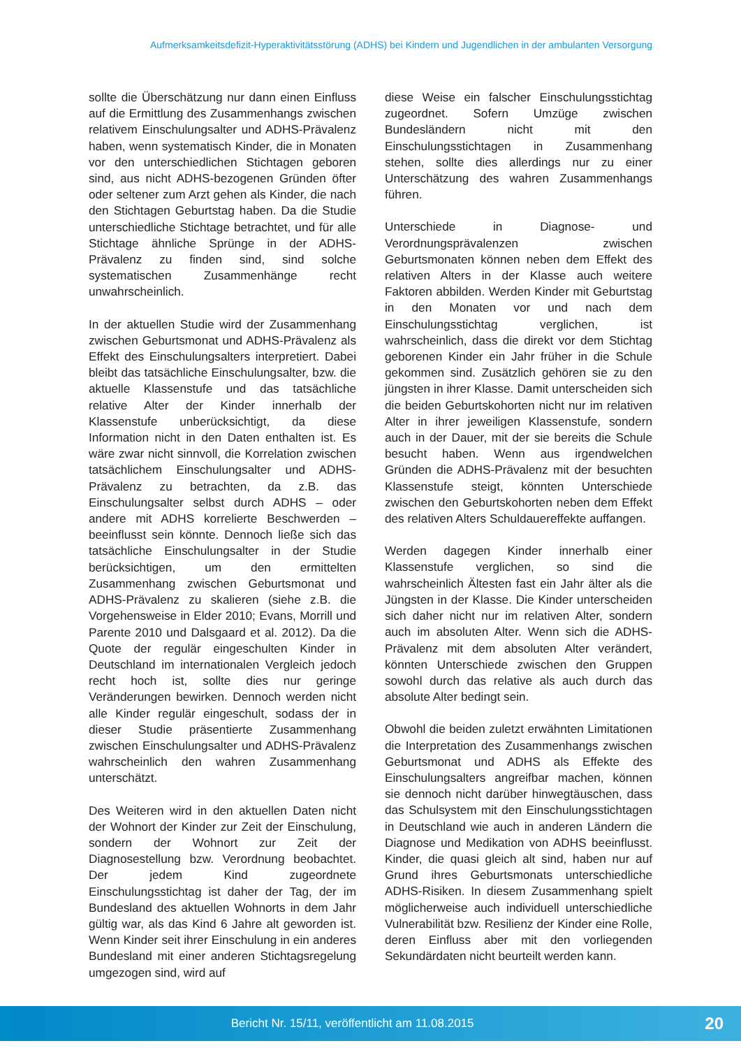Aufmerksamkeitsdefizit-Hyperaktivitätsstörung (ADHS) bei Kindern und Jugendlichen in der ambulanten Versorgung
sollte die Überschätzung nur dann einen Einfluss auf die Ermittlung des Zusammenhangs zwischen relativem Einschulungsalter und ADHS-Prävalenz haben, wenn systematisch Kinder, die in Monaten vor den unterschiedlichen Stichtagen geboren sind, aus nicht ADHS-bezogenen Gründen öfter oder seltener zum Arzt gehen als Kinder, die nach den Stichtagen Geburtstag haben. Da die Studie unterschiedliche Stichtage betrachtet, und für alle Stichtage ähnliche Sprünge in der ADHS-Prävalenz zu finden sind, sind solche systematischen Zusammenhänge recht unwahrscheinlich.
In der aktuellen Studie wird der Zusammenhang zwischen Geburtsmonat und ADHS-Prävalenz als Effekt des Einschulungsalters interpretiert. Dabei bleibt das tatsächliche Einschulungsalter, bzw. die aktuelle Klassenstufe und das tatsächliche relative Alter der Kinder innerhalb der Klassenstufe unberücksichtigt, da diese Information nicht in den Daten enthalten ist. Es wäre zwar nicht sinnvoll, die Korrelation zwischen tatsächlichem Einschulungsalter und ADHS-Prävalenz zu betrachten, da z.B. das Einschulungsalter selbst durch ADHS – oder andere mit ADHS korrelierte Beschwerden – beeinflusst sein könnte. Dennoch ließe sich das tatsächliche Einschulungsalter in der Studie berücksichtigen, um den ermittelten Zusammenhang zwischen Geburtsmonat und ADHS-Prävalenz zu skalieren (siehe z.B. die Vorgehensweise in Elder 2010; Evans, Morrill und Parente 2010 und Dalsgaard et al. 2012). Da die Quote der regulär eingeschulten Kinder in Deutschland im internationalen Vergleich jedoch recht hoch ist, sollte dies nur geringe Veränderungen bewirken. Dennoch werden nicht alle Kinder regulär eingeschult, sodass der in dieser Studie präsentierte Zusammenhang zwischen Einschulungsalter und ADHS-Prävalenz wahrscheinlich den wahren Zusammenhang unterschätzt.
Des Weiteren wird in den aktuellen Daten nicht der Wohnort der Kinder zur Zeit der Einschulung, sondern der Wohnort zur Zeit der Diagnosestellung bzw. Verordnung beobachtet. Der jedem Kind zugeordnete Einschulungsstichtag ist daher der Tag, der im Bundesland des aktuellen Wohnorts in dem Jahr gültig war, als das Kind 6 Jahre alt geworden ist. Wenn Kinder seit ihrer Einschulung in ein anderes Bundesland mit einer anderen Stichtagsregelung umgezogen sind, wird auf
diese Weise ein falscher Einschulungsstichtag zugeordnet. Sofern Umzüge zwischen Bundesländern nicht mit den Einschulungsstichtagen in Zusammenhang stehen, sollte dies allerdings nur zu einer Unterschätzung des wahren Zusammenhangs führen.
Unterschiede in Diagnose- und Verordnungsprävalenzen zwischen Geburtsmonaten können neben dem Effekt des relativen Alters in der Klasse auch weitere Faktoren abbilden. Werden Kinder mit Geburtstag in den Monaten vor und nach dem Einschulungsstichtag verglichen, ist wahrscheinlich, dass die direkt vor dem Stichtag geborenen Kinder ein Jahr früher in die Schule gekommen sind. Zusätzlich gehören sie zu den jüngsten in ihrer Klasse. Damit unterscheiden sich die beiden Geburtskohorten nicht nur im relativen Alter in ihrer jeweiligen Klassenstufe, sondern auch in der Dauer, mit der sie bereits die Schule besucht haben. Wenn aus irgendwelchen Gründen die ADHS-Prävalenz mit der besuchten Klassenstufe steigt, könnten Unterschiede zwischen den Geburtskohorten neben dem Effekt des relativen Alters Schuldauereffekte auffangen.
Werden dagegen Kinder innerhalb einer Klassenstufe verglichen, so sind die wahrscheinlich Ältesten fast ein Jahr älter als die Jüngsten in der Klasse. Die Kinder unterscheiden sich daher nicht nur im relativen Alter, sondern auch im absoluten Alter. Wenn sich die ADHS-Prävalenz mit dem absoluten Alter verändert, könnten Unterschiede zwischen den Gruppen sowohl durch das relative als auch durch das absolute Alter bedingt sein.
Obwohl die beiden zuletzt erwähnten Limitationen die Interpretation des Zusammenhangs zwischen Geburtsmonat und ADHS als Effekte des Einschulungsalters angreifbar machen, können sie dennoch nicht darüber hinwegtäuschen, dass das Schulsystem mit den Einschulungsstichtagen in Deutschland wie auch in anderen Ländern die Diagnose und Medikation von ADHS beeinflusst. Kinder, die quasi gleich alt sind, haben nur auf Grund ihres Geburtsmonats unterschiedliche ADHS-Risiken. In diesem Zusammenhang spielt möglicherweise auch individuell unterschiedliche Vulnerabilität bzw. Resilienz der Kinder eine Rolle, deren Einfluss aber mit den vorliegenden Sekundärdaten nicht beurteilt werden kann.
Bericht Nr. 15/11, veröffentlicht am 11.08.2015
20